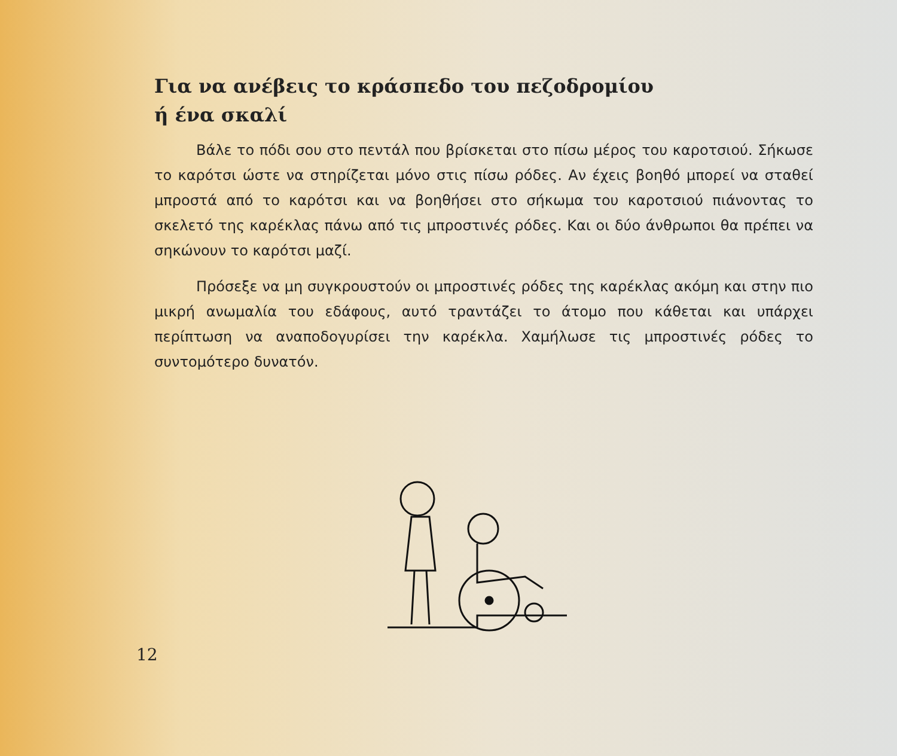Για να ανέβεις το κράσπεδο του πεζοδρομίου
ή ένα σκαλί
Βάλε το πόδι σου στο πεντάλ που βρίσκεται στο πίσω μέρος του καροτσιού. Σήκωσε το καρότσι ώστε να στηρίζεται μόνο στις πίσω ρόδες. Αν έχεις βοηθό μπορεί να σταθεί μπροστά από το καρότσι και να βοηθήσει στο σήκωμα του καροτσιού πιάνοντας το σκελετό της καρέκλας πάνω από τις μπροστινές ρόδες. Και οι δύο άνθρωποι θα πρέπει να σηκώνουν το καρότσι μαζί.
Πρόσεξε να μη συγκρουστούν οι μπροστινές ρόδες της καρέκλας ακόμη και στην πιο μικρή ανωμαλία του εδάφους, αυτό τραντάζει το άτομο που κάθεται και υπάρχει περίπτωση να αναποδογυρίσει την καρέκλα. Χαμήλωσε τις μπροστινές ρόδες το συντομότερο δυνατόν.
12